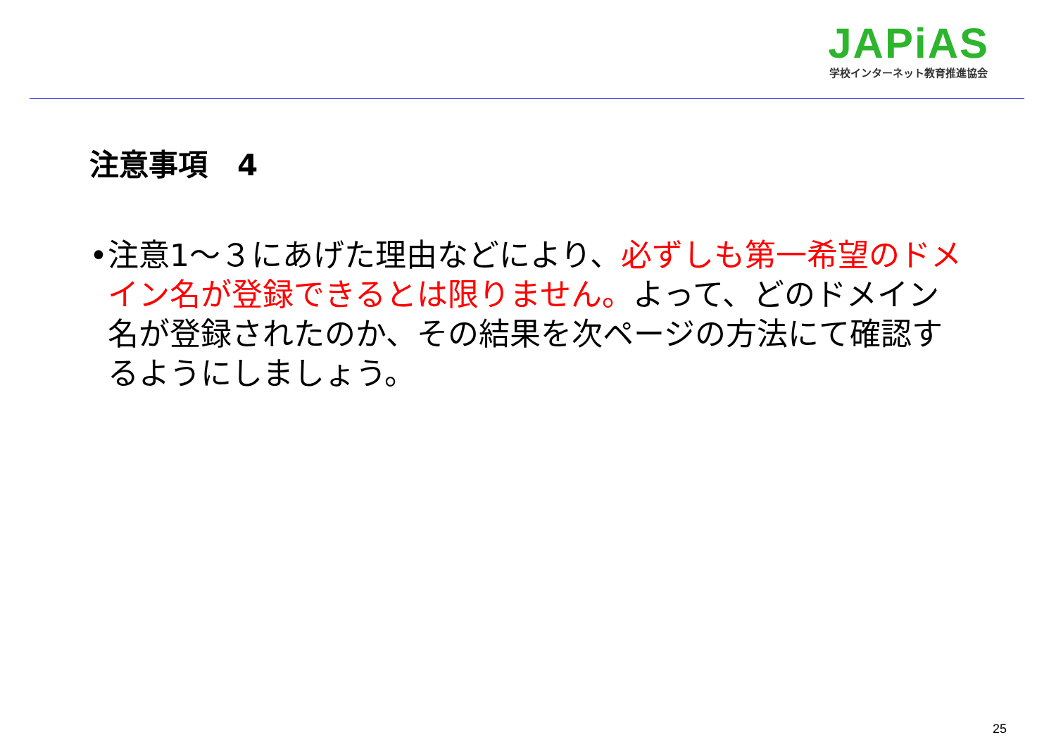JAPiAS
学校インターネット教育推進協会
注意事項　4
• 注意1～３にあげた理由などにより、必ずしも第一希望のドメイン名が登録できるとは限りません。よって、どのドメイン名が登録されたのか、その結果を次ページの方法にて確認するようにしましょう。
25